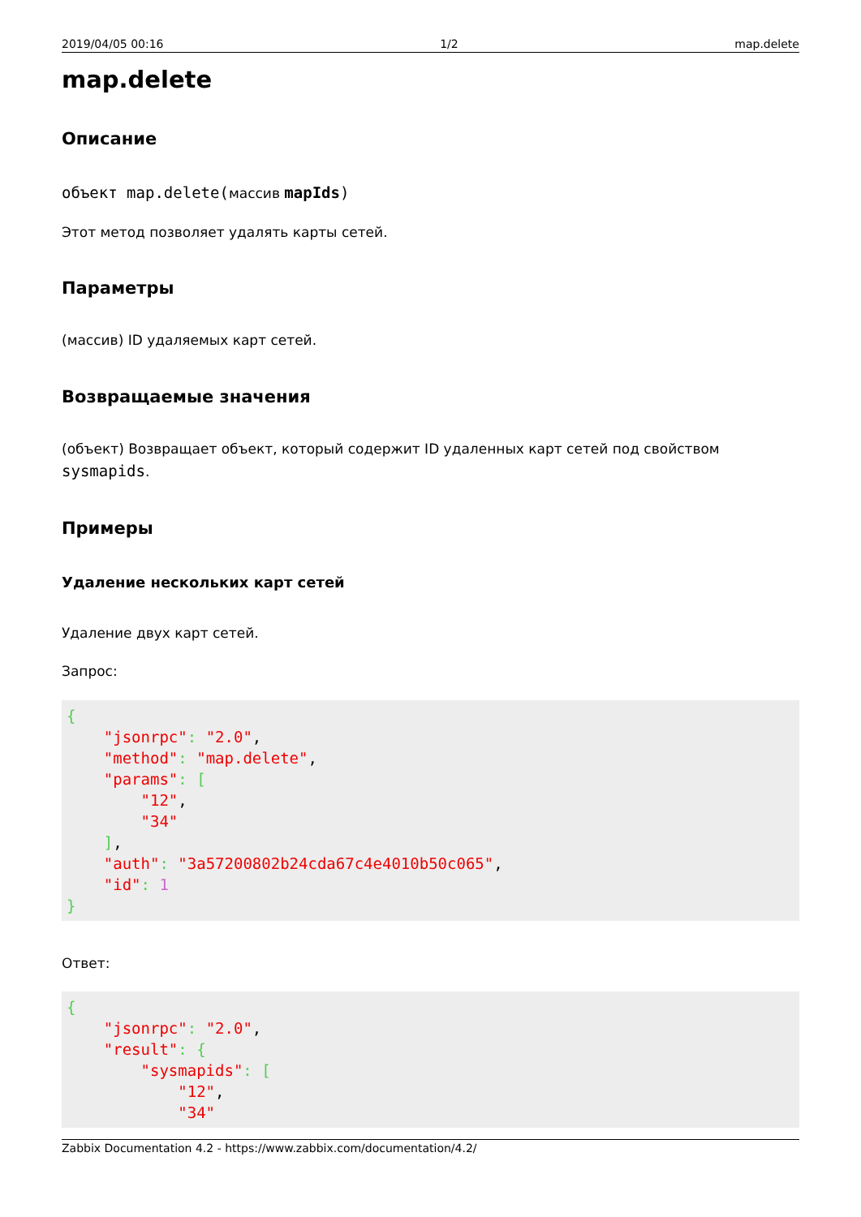2019/04/05 00:16 1/2 map.delete
map.delete
Описание
объект map.delete(массив mapIds)
Этот метод позволяет удалять карты сетей.
Параметры
(массив) ID удаляемых карт сетей.
Возвращаемые значения
(объект) Возвращает объект, который содержит ID удаленных карт сетей под свойством sysmapids.
Примеры
Удаление нескольких карт сетей
Удаление двух карт сетей.
Запрос:
{
    "jsonrpc": "2.0",
    "method": "map.delete",
    "params": [
        "12",
        "34"
    ],
    "auth": "3a57200802b24cda67c4e4010b50c065",
    "id": 1
}
Ответ:
{
    "jsonrpc": "2.0",
    "result": {
        "sysmapids": [
            "12",
            "34"
Zabbix Documentation 4.2 - https://www.zabbix.com/documentation/4.2/